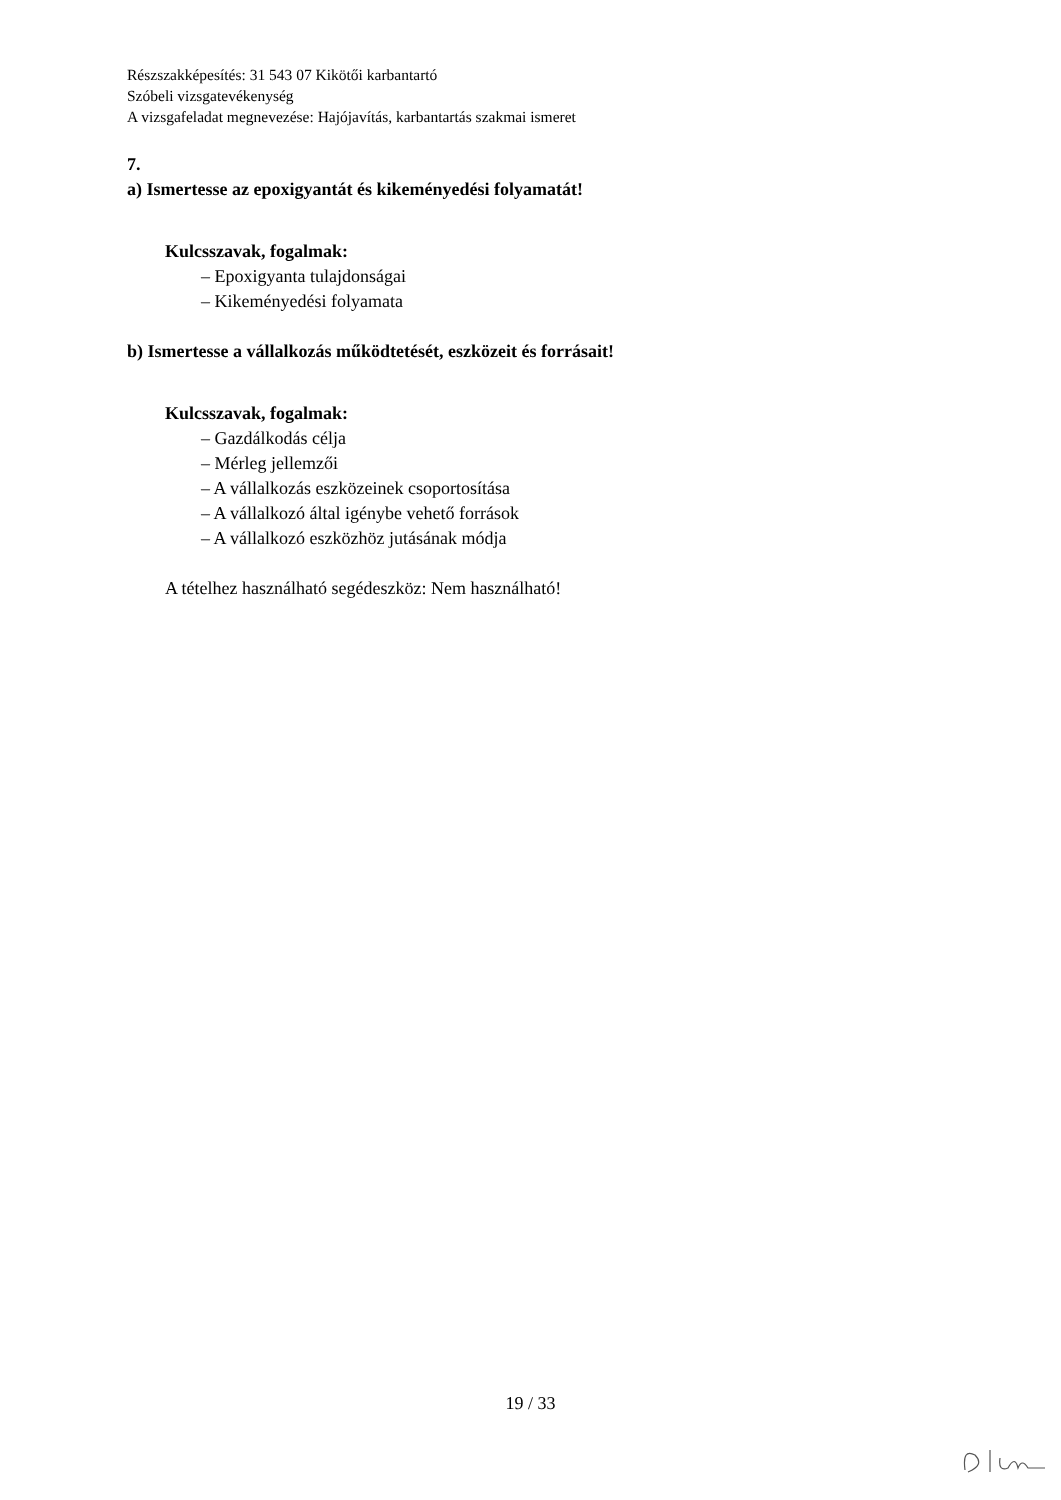Részszakképesítés: 31 543 07 Kikötői karbantartó
Szóbeli vizsgatevékenység
A vizsgafeladat megnevezése: Hajójavítás, karbantartás szakmai ismeret
7.
a) Ismertesse az epoxigyantát és kikeményedési folyamatát!
Kulcsszavak, fogalmak:
– Epoxigyanta tulajdonságai
– Kikeményedési folyamata
b) Ismertesse a vállalkozás működtetését, eszközeit és forrásait!
Kulcsszavak, fogalmak:
– Gazdálkodás célja
– Mérleg jellemzői
– A vállalkozás eszközeinek csoportosítása
– A vállalkozó által igénybe vehető források
– A vállalkozó eszközhöz jutásának módja
A tételhez használható segédeszköz: Nem használható!
19 / 33